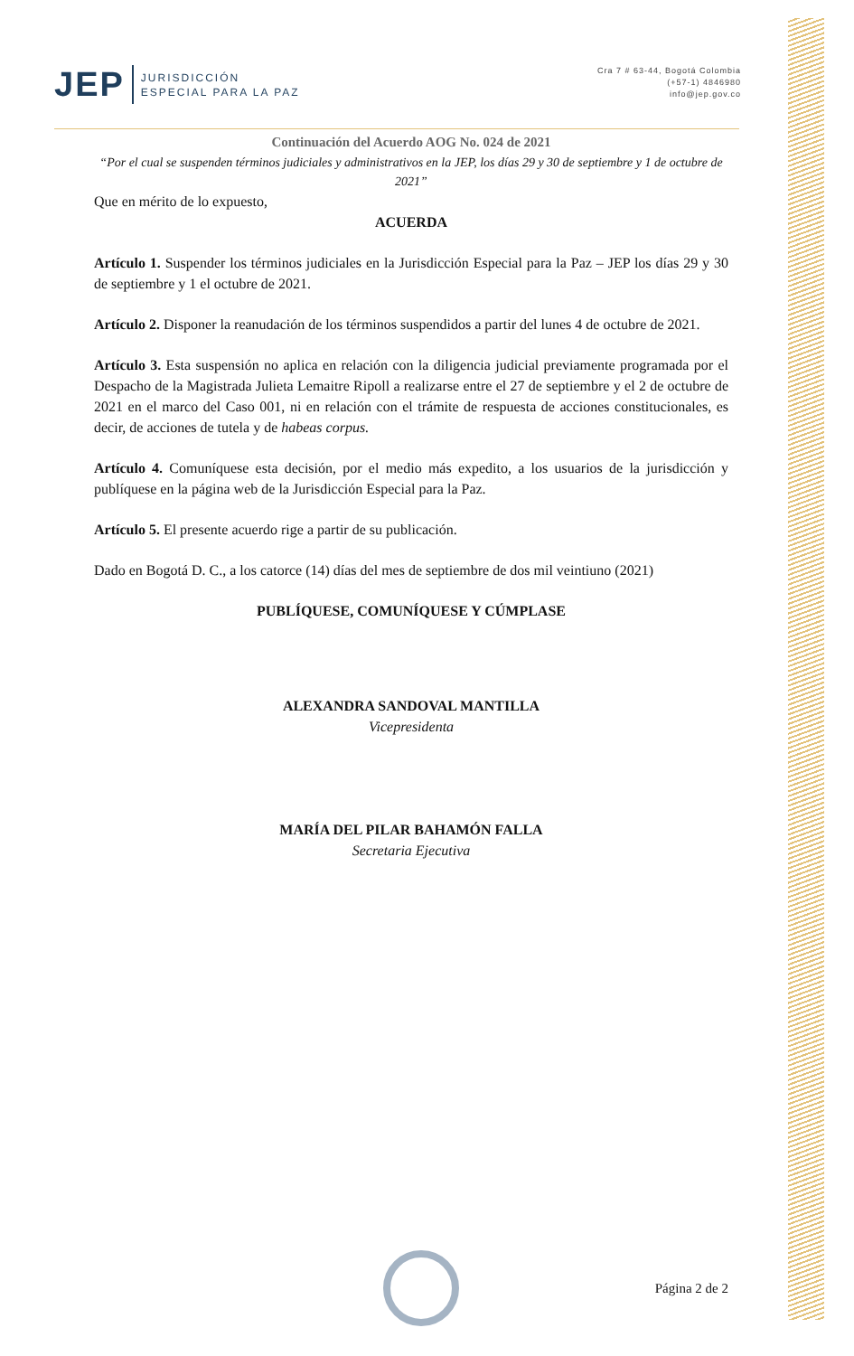JEP JURISDICCIÓN
ESPECIAL PARA LA PAZ
Cra 7 # 63-44, Bogotá Colombia
(+57-1) 4846980
info@jep.gov.co
Continuación del Acuerdo AOG No. 024 de 2021
“Por el cual se suspenden términos judiciales y administrativos en la JEP, los días 29 y 30 de septiembre y 1 de octubre de 2021”
Que en mérito de lo expuesto,
ACUERDA
Artículo 1. Suspender los términos judiciales en la Jurisdicción Especial para la Paz – JEP los días 29 y 30 de septiembre y 1 el octubre de 2021.
Artículo 2. Disponer la reanudación de los términos suspendidos a partir del lunes 4 de octubre de 2021.
Artículo 3. Esta suspensión no aplica en relación con la diligencia judicial previamente programada por el Despacho de la Magistrada Julieta Lemaitre Ripoll a realizarse entre el 27 de septiembre y el 2 de octubre de 2021 en el marco del Caso 001, ni en relación con el trámite de respuesta de acciones constitucionales, es decir, de acciones de tutela y de habeas corpus.
Artículo 4. Comuníquese esta decisión, por el medio más expedito, a los usuarios de la jurisdicción y publíquese en la página web de la Jurisdicción Especial para la Paz.
Artículo 5. El presente acuerdo rige a partir de su publicación.
Dado en Bogotá D. C., a los catorce (14) días del mes de septiembre de dos mil veintiuno (2021)
PUBLÍQUESE, COMUNÍQUESE Y CÚMPLASE
ALEXANDRA SANDOVAL MANTILLA
Vicepresidenta
MARÍA DEL PILAR BAHAMÓN FALLA
Secretaria Ejecutiva
Página 2 de 2